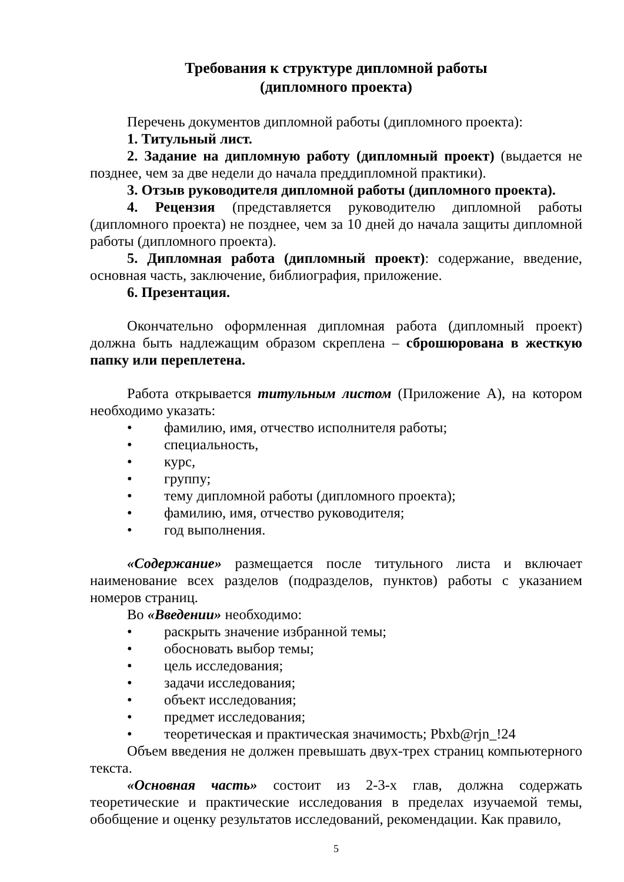Требования к структуре дипломной работы
(дипломного проекта)
Перечень документов дипломной работы (дипломного проекта):
1. Титульный лист.
2. Задание на дипломную работу (дипломный проект) (выдается не позднее, чем за две недели до начала преддипломной практики).
3. Отзыв руководителя дипломной работы (дипломного проекта).
4. Рецензия (представляется руководителю дипломной работы (дипломного проекта) не позднее, чем за 10 дней до начала защиты дипломной работы (дипломного проекта).
5. Дипломная работа (дипломный проект): содержание, введение, основная часть, заключение, библиография, приложение.
6. Презентация.
Окончательно оформленная дипломная работа (дипломный проект) должна быть надлежащим образом скреплена – сброшюрована в жесткую папку или переплетена.
Работа открывается титульным листом (Приложение А), на котором необходимо указать:
• фамилию, имя, отчество исполнителя работы;
• специальность,
• курс,
• группу;
• тему дипломной работы (дипломного проекта);
• фамилию, имя, отчество руководителя;
• год выполнения.
«Содержание» размещается после титульного листа и включает наименование всех разделов (подразделов, пунктов) работы с указанием номеров страниц.
Во «Введении» необходимо:
• раскрыть значение избранной темы;
• обосновать выбор темы;
• цель исследования;
• задачи исследования;
• объект исследования;
• предмет исследования;
• теоретическая и практическая значимость; Pbxb@rjn_!24
Объем введения не должен превышать двух-трех страниц компьютерного текста.
«Основная часть» состоит из 2-3-х глав, должна содержать теоретические и практические исследования в пределах изучаемой темы, обобщение и оценку результатов исследований, рекомендации. Как правило,
5